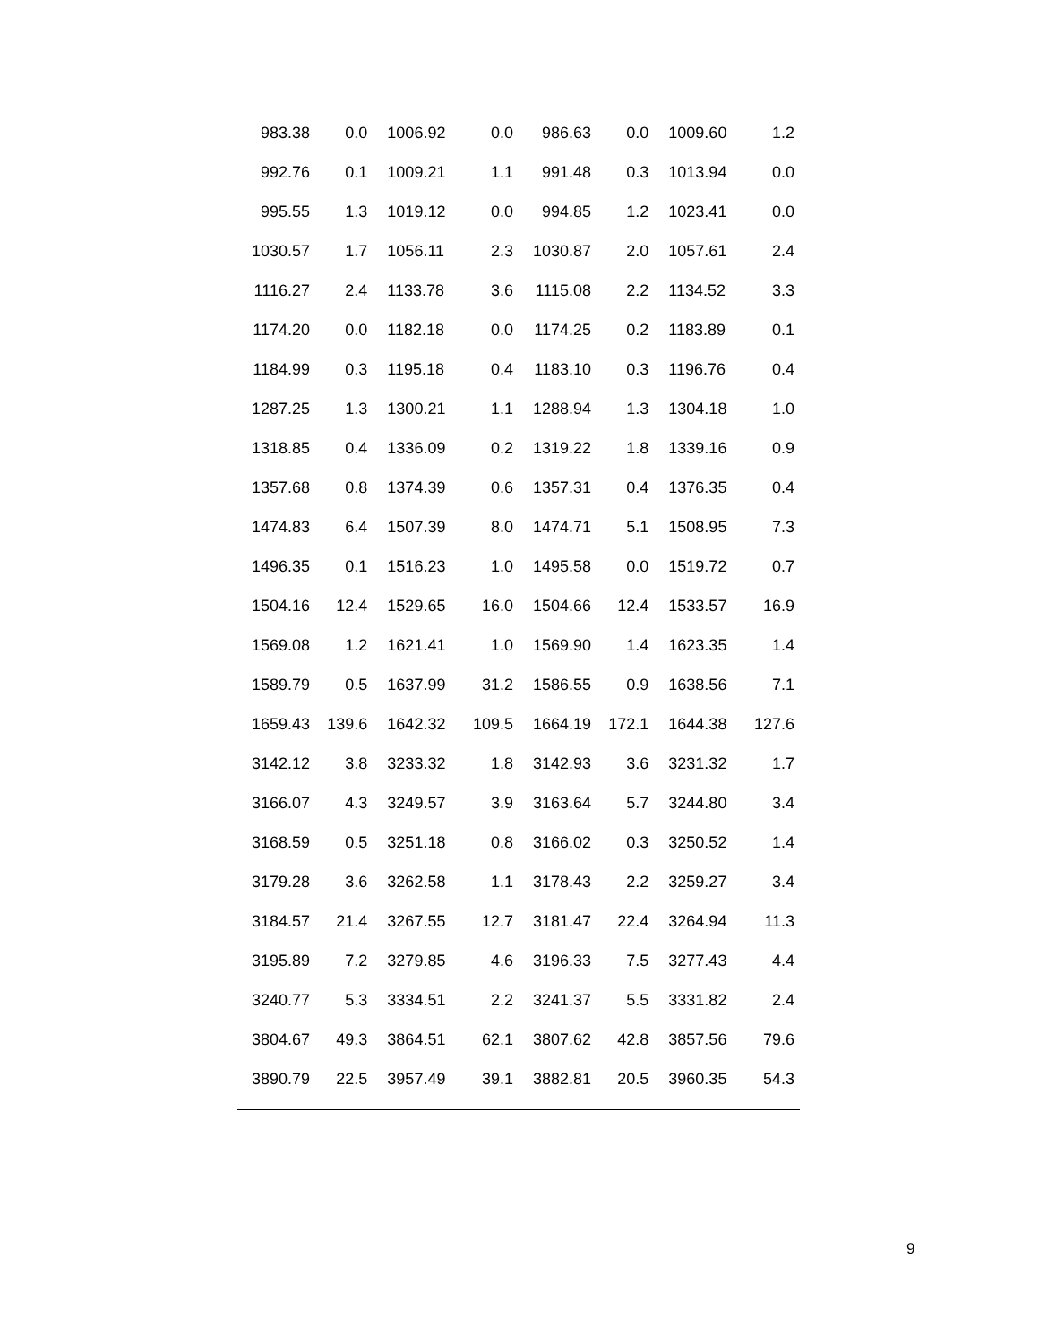| 983.38 | 0.0 | 1006.92 | 0.0 | 986.63 | 0.0 | 1009.60 | 1.2 |
| 992.76 | 0.1 | 1009.21 | 1.1 | 991.48 | 0.3 | 1013.94 | 0.0 |
| 995.55 | 1.3 | 1019.12 | 0.0 | 994.85 | 1.2 | 1023.41 | 0.0 |
| 1030.57 | 1.7 | 1056.11 | 2.3 | 1030.87 | 2.0 | 1057.61 | 2.4 |
| 1116.27 | 2.4 | 1133.78 | 3.6 | 1115.08 | 2.2 | 1134.52 | 3.3 |
| 1174.20 | 0.0 | 1182.18 | 0.0 | 1174.25 | 0.2 | 1183.89 | 0.1 |
| 1184.99 | 0.3 | 1195.18 | 0.4 | 1183.10 | 0.3 | 1196.76 | 0.4 |
| 1287.25 | 1.3 | 1300.21 | 1.1 | 1288.94 | 1.3 | 1304.18 | 1.0 |
| 1318.85 | 0.4 | 1336.09 | 0.2 | 1319.22 | 1.8 | 1339.16 | 0.9 |
| 1357.68 | 0.8 | 1374.39 | 0.6 | 1357.31 | 0.4 | 1376.35 | 0.4 |
| 1474.83 | 6.4 | 1507.39 | 8.0 | 1474.71 | 5.1 | 1508.95 | 7.3 |
| 1496.35 | 0.1 | 1516.23 | 1.0 | 1495.58 | 0.0 | 1519.72 | 0.7 |
| 1504.16 | 12.4 | 1529.65 | 16.0 | 1504.66 | 12.4 | 1533.57 | 16.9 |
| 1569.08 | 1.2 | 1621.41 | 1.0 | 1569.90 | 1.4 | 1623.35 | 1.4 |
| 1589.79 | 0.5 | 1637.99 | 31.2 | 1586.55 | 0.9 | 1638.56 | 7.1 |
| 1659.43 | 139.6 | 1642.32 | 109.5 | 1664.19 | 172.1 | 1644.38 | 127.6 |
| 3142.12 | 3.8 | 3233.32 | 1.8 | 3142.93 | 3.6 | 3231.32 | 1.7 |
| 3166.07 | 4.3 | 3249.57 | 3.9 | 3163.64 | 5.7 | 3244.80 | 3.4 |
| 3168.59 | 0.5 | 3251.18 | 0.8 | 3166.02 | 0.3 | 3250.52 | 1.4 |
| 3179.28 | 3.6 | 3262.58 | 1.1 | 3178.43 | 2.2 | 3259.27 | 3.4 |
| 3184.57 | 21.4 | 3267.55 | 12.7 | 3181.47 | 22.4 | 3264.94 | 11.3 |
| 3195.89 | 7.2 | 3279.85 | 4.6 | 3196.33 | 7.5 | 3277.43 | 4.4 |
| 3240.77 | 5.3 | 3334.51 | 2.2 | 3241.37 | 5.5 | 3331.82 | 2.4 |
| 3804.67 | 49.3 | 3864.51 | 62.1 | 3807.62 | 42.8 | 3857.56 | 79.6 |
| 3890.79 | 22.5 | 3957.49 | 39.1 | 3882.81 | 20.5 | 3960.35 | 54.3 |
9